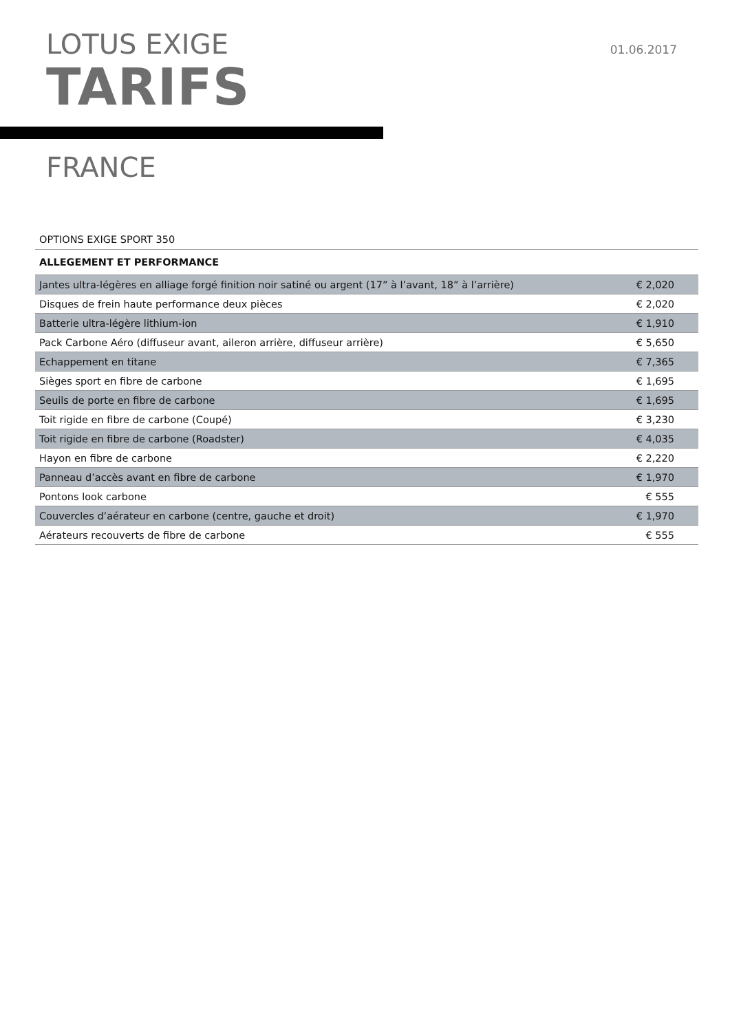LOTUS EXIGE
TARIFS
01.06.2017
FRANCE
| OPTIONS EXIGE SPORT 350 | |
| ALLEGEMENT ET PERFORMANCE | |
| Jantes ultra-légères en alliage forgé finition noir satiné ou argent (17” à l’avant, 18” à l’arrière) | € 2,020 |
| Disques de frein haute performance deux pièces | € 2,020 |
| Batterie ultra-légère lithium-ion | € 1,910 |
| Pack Carbone Aéro (diffuseur avant, aileron arrière, diffuseur arrière) | € 5,650 |
| Echappement en titane | € 7,365 |
| Sièges sport en fibre de carbone | € 1,695 |
| Seuils de porte en fibre de carbone | € 1,695 |
| Toit rigide en fibre de carbone (Coupé) | € 3,230 |
| Toit rigide en fibre de carbone (Roadster) | € 4,035 |
| Hayon en fibre de carbone | € 2,220 |
| Panneau d’accès avant en fibre de carbone | € 1,970 |
| Pontons look carbone | € 555 |
| Couvercles d’aérateur en carbone (centre, gauche et droit) | € 1,970 |
| Aérateurs recouverts de fibre de carbone | € 555 |